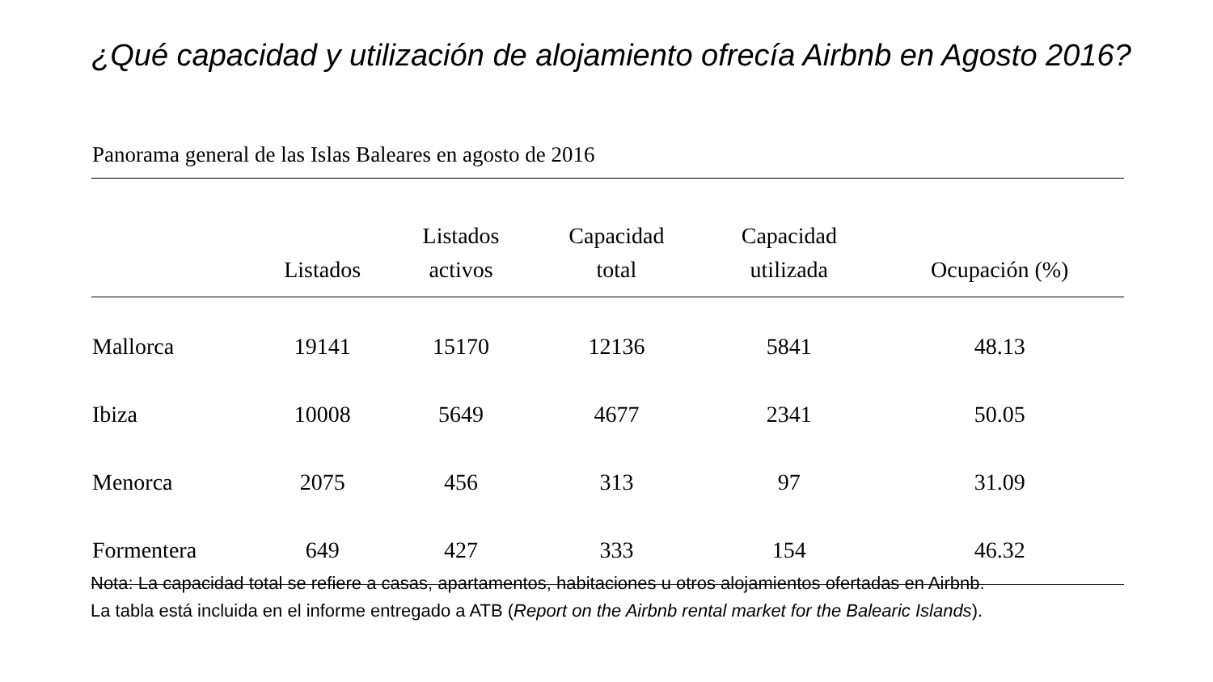¿Qué capacidad y utilización de alojamiento ofrecía Airbnb en Agosto 2016?
Panorama general de las Islas Baleares en agosto de 2016
| | Listados | Listados activos | Capacidad total | Capacidad utilizada | Ocupación (%) |
| --- | --- | --- | --- | --- | --- |
| Mallorca | 19141 | 15170 | 12136 | 5841 | 48.13 |
| Ibiza | 10008 | 5649 | 4677 | 2341 | 50.05 |
| Menorca | 2075 | 456 | 313 | 97 | 31.09 |
| Formentera | 649 | 427 | 333 | 154 | 46.32 |
Nota: La capacidad total se refiere a casas, apartamentos, habitaciones u otros alojamientos ofertadas en Airbnb.
La tabla está incluida en el informe entregado a ATB (Report on the Airbnb rental market for the Balearic Islands).